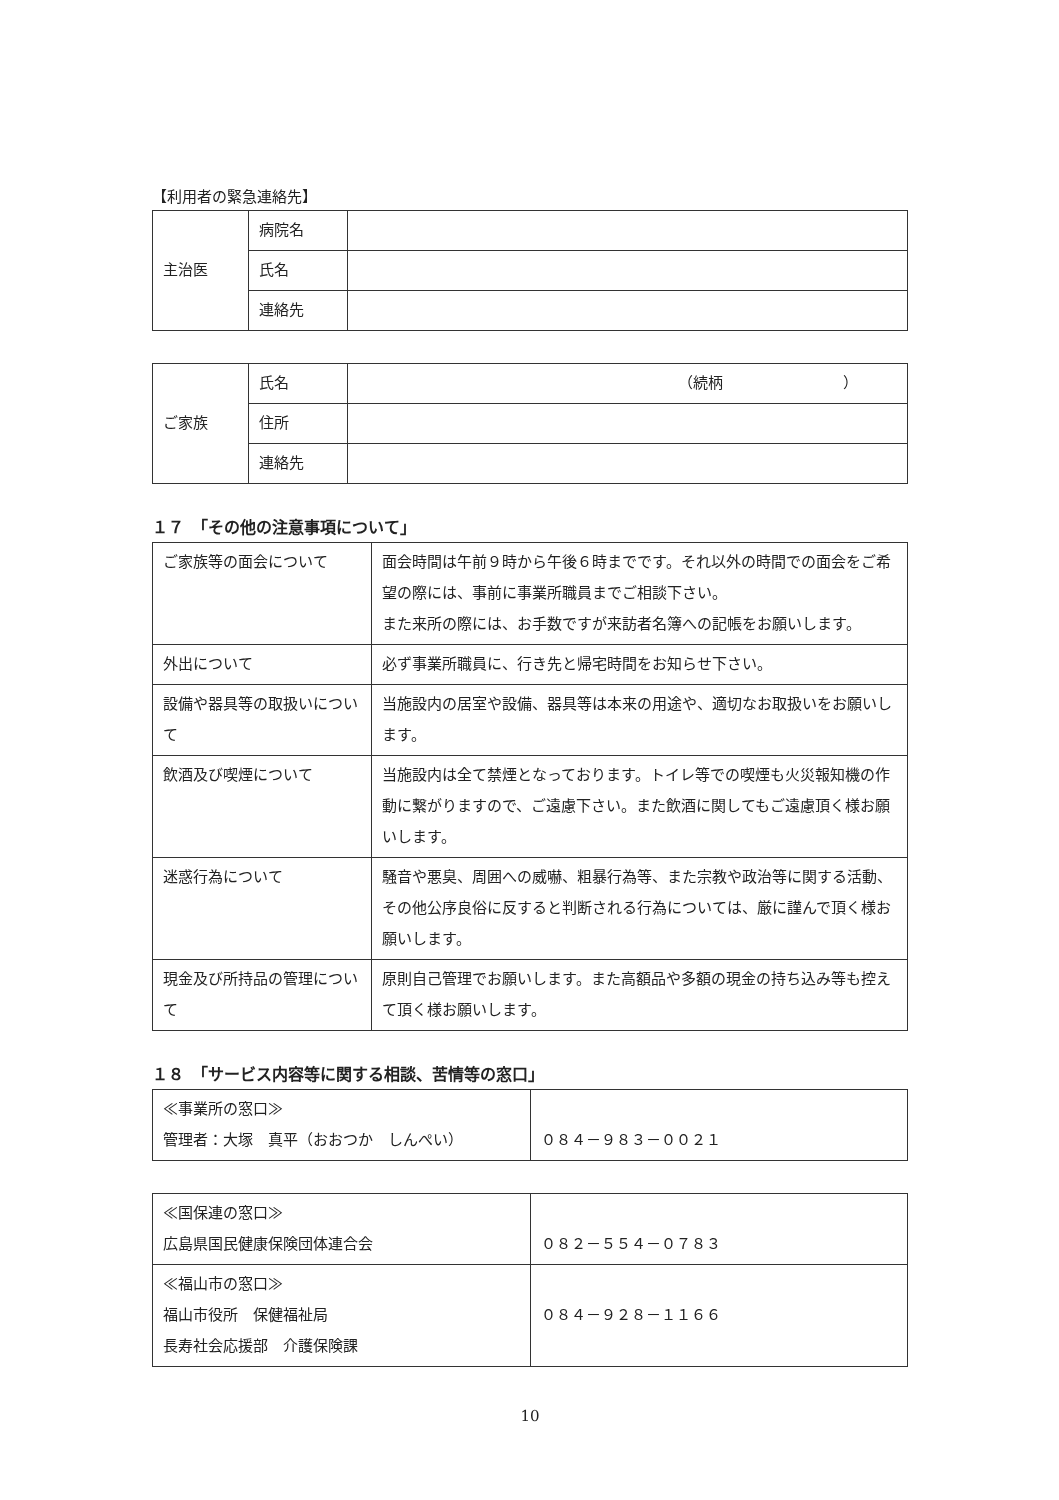【利用者の緊急連絡先】
| 主治医 | 病院名 | |
| | 氏名 | |
| | 連絡先 | |
| ご家族 | 氏名 | （続柄 ） |
| | 住所 | |
| | 連絡先 | |
１７　「その他の注意事項について」
| ご家族等の面会について | 面会時間は午前９時から午後６時までです。それ以外の時間での面会をご希望の際には、事前に事業所職員までご相談下さい。 また来所の際には、お手数ですが来訪者名簿への記帳をお願いします。 |
| 外出について | 必ず事業所職員に、行き先と帰宅時間をお知らせ下さい。 |
| 設備や器具等の取扱いについて | 当施設内の居室や設備、器具等は本来の用途や、適切なお取扱いをお願いします。 |
| 飲酒及び喫煙について | 当施設内は全て禁煙となっております。トイレ等での喫煙も火災報知機の作動に繋がりますので、ご遠慮下さい。また飲酒に関してもご遠慮頂く様お願いします。 |
| 迷惑行為について | 騒音や悪臭、周囲への威嚇、粗暴行為等、また宗教や政治等に関する活動、その他公序良俗に反すると判断される行為については、厳に謹んで頂く様お願いします。 |
| 現金及び所持品の管理について | 原則自己管理でお願いします。また高額品や多額の現金の持ち込み等も控えて頂く様お願いします。 |
１８　「サービス内容等に関する相談、苦情等の窓口」
| ≪事業所の窓口≫ 管理者：大塚 真平（おおつか しんぺい） | ０８４－９８３－００２１ |
| ≪国保連の窓口≫ 広島県国民健康保険団体連合会 | ０８２－５５４－０７８３ |
| ≪福山市の窓口≫ 福山市役所 保健福祉局 長寿社会応援部 介護保険課 | ０８４－９２８－１１６６ |
10